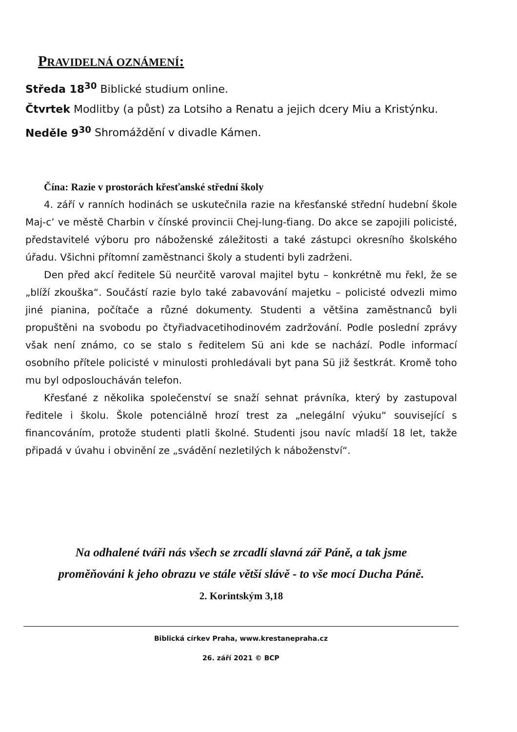PRAVIDELNÁ OZNÁMENÍ:
Středa 18<sup>30</sup> Biblické studium online.
Čtvrtek Modlitby (a půst) za Lotsiho a Renatu a jejich dcery Miu a Kristýnku.
Neděle 9<sup>30</sup> Shromáždění v divadle Kámen.
Čína: Razie v prostorách křesťanské střední školy
4. září v ranních hodinách se uskutečnila razie na křesťanské střední hudební škole Maj-c’ ve městě Charbin v čínské provincii Chej-lung-ťiang. Do akce se zapojili policisté, představitelé výboru pro náboženské záležitosti a také zástupci okresního školského úřadu. Všichni přítomní zaměstnanci školy a studenti byli zadrženi.
Den před akcí ředitele Sü neurčitě varoval majitel bytu – konkrétně mu řekl, že se „blíží zkouška“. Součástí razie bylo také zabavování majetku – policisté odvezli mimo jiné pianina, počítače a různé dokumenty. Studenti a většina zaměstnanců byli propuštěni na svobodu po čtyřiadvacetihodinovém zadržování. Podle poslední zprávy však není známo, co se stalo s ředitelem Sü ani kde se nachází. Podle informací osobního přítele policisté v minulosti prohledávali byt pana Sü již šestkrát. Kromě toho mu byl odposloucháván telefon.
Křesťané z několika společenství se snaží sehnat právníka, který by zastupoval ředitele i školu. Škole potenciálně hrozí trest za „nelegální výuku“ související s financováním, protože studenti platli školné. Studenti jsou navíc mladší 18 let, takže připadá v úvahu i obvinění ze „svádění nezletilých k náboženství“.
Na odhalené tváři nás všech se zrcadlí slavná zář Páně, a tak jsme
proměňováni k jeho obrazu ve stále větší slávě - to vše mocí Ducha Páně.
2. Korintským 3,18
Biblická církev Praha, www.krestanepraha.cz
26. září 2021 © BCP